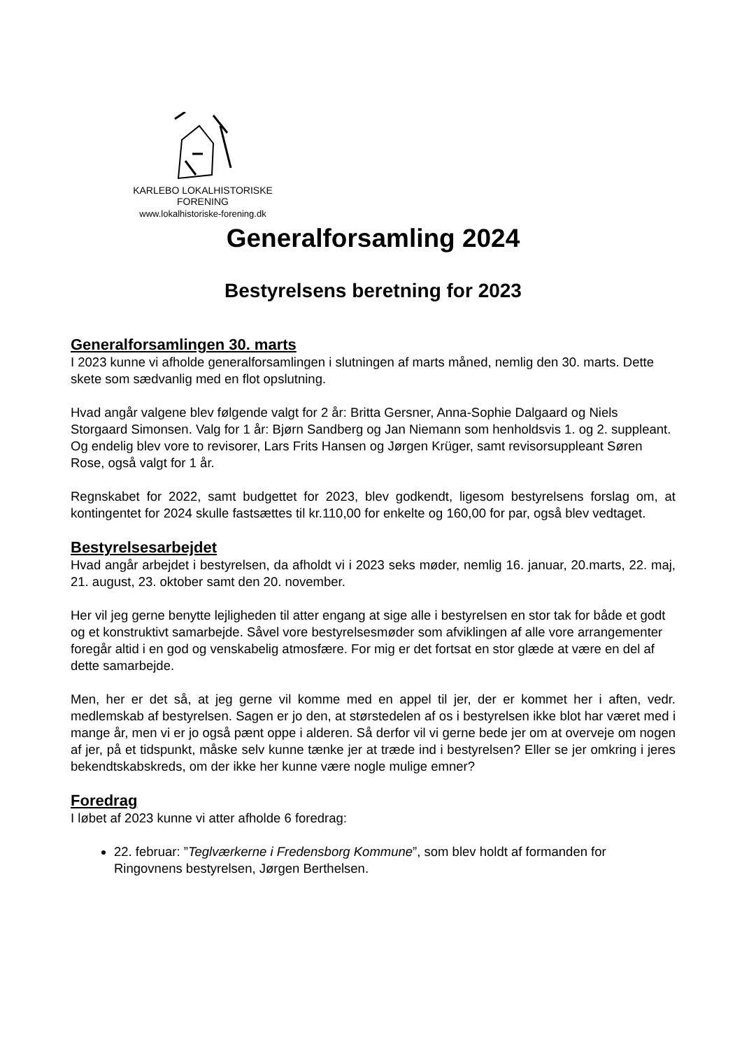KARLEBO LOKALHISTORISKE FORENING
www.lokalhistoriske-forening.dk
Generalforsamling 2024
Bestyrelsens beretning for 2023
Generalforsamlingen 30. marts
I 2023 kunne vi afholde generalforsamlingen i slutningen af marts måned, nemlig den 30. marts. Dette skete som sædvanlig med en flot opslutning.
Hvad angår valgene blev følgende valgt for 2 år: Britta Gersner, Anna-Sophie Dalgaard og Niels Storgaard Simonsen. Valg for 1 år: Bjørn Sandberg og Jan Niemann som henholdsvis 1. og 2. suppleant. Og endelig blev vore to revisorer, Lars Frits Hansen og Jørgen Krüger, samt revisorsuppleant Søren Rose, også valgt for 1 år.
Regnskabet for 2022, samt budgettet for 2023, blev godkendt, ligesom bestyrelsens forslag om, at kontingentet for 2024 skulle fastsættes til kr.110,00 for enkelte og 160,00 for par, også blev vedtaget.
Bestyrelsesarbejdet
Hvad angår arbejdet i bestyrelsen, da afholdt vi i 2023 seks møder, nemlig 16. januar, 20.marts, 22. maj, 21. august, 23. oktober samt den 20. november.
Her vil jeg gerne benytte lejligheden til atter engang at sige alle i bestyrelsen en stor tak for både et godt og et konstruktivt samarbejde. Såvel vore bestyrelsesmøder som afviklingen af alle vore arrangementer foregår altid i en god og venskabelig atmosfære. For mig er det fortsat en stor glæde at være en del af dette samarbejde.
Men, her er det så, at jeg gerne vil komme med en appel til jer, der er kommet her i aften, vedr. medlemskab af bestyrelsen. Sagen er jo den, at størstedelen af os i bestyrelsen ikke blot har været med i mange år, men vi er jo også pænt oppe i alderen. Så derfor vil vi gerne bede jer om at overveje om nogen af jer, på et tidspunkt, måske selv kunne tænke jer at træde ind i bestyrelsen? Eller se jer omkring i jeres bekendtskabskreds, om der ikke her kunne være nogle mulige emner?
Foredrag
I løbet af 2023 kunne vi atter afholde 6 foredrag:
22. februar: ”Teglværkerne i Fredensborg Kommune”, som blev holdt af formanden for Ringovnens bestyrelsen, Jørgen Berthelsen.